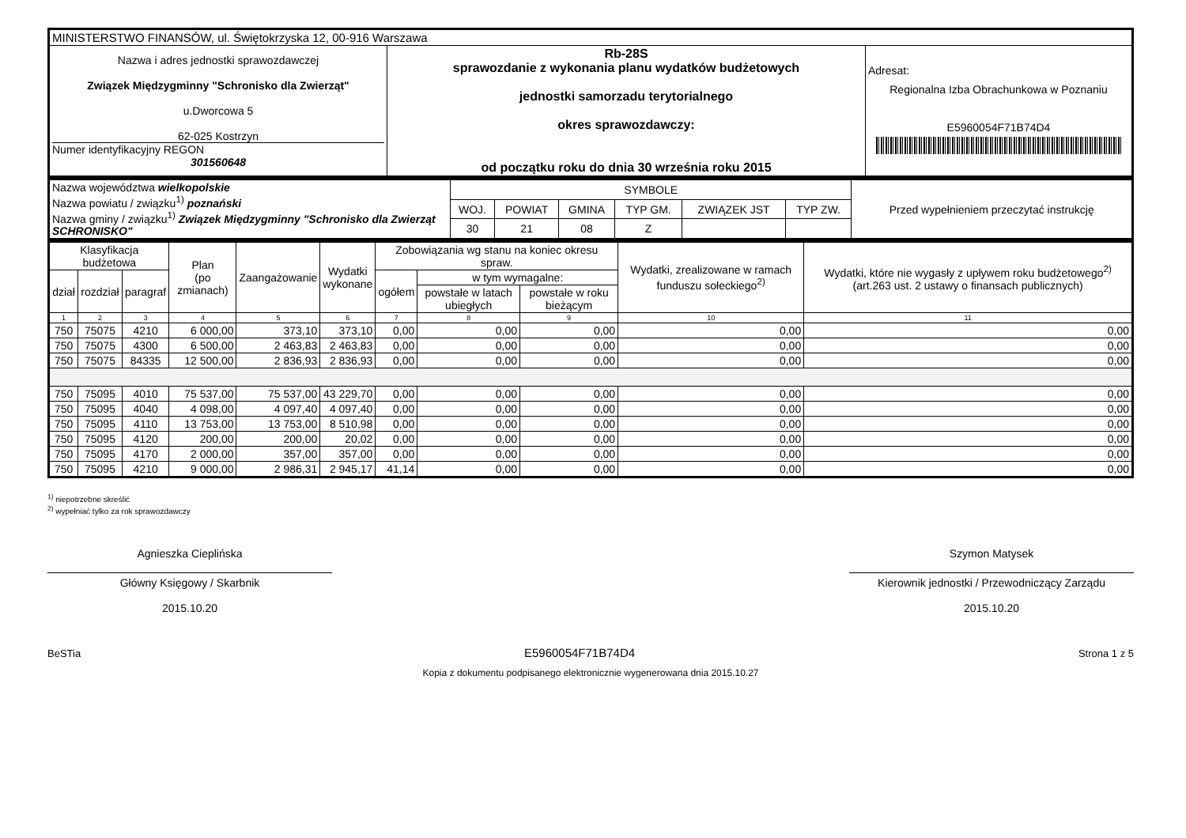| MINISTERSTWO FINANSÓW, ul. Świętokrzyska 12, 00-916 Warszawa | | |
| Nazwa i adres jednostki sprawozdawczej Związek Międzygminny "Schronisko dla Zwierząt" u.Dworcowa 5 62-025 Kostrzyn Numer identyfikacyjny REGON 301560648 | Rb-28S sprawozdanie z wykonania planu wydatków budżetowych jednostki samorzadu terytorialnego okres sprawozdawczy: od początku roku do dnia 30 września roku 2015 | Adresat: Regionalna Izba Obrachunkowa w Poznaniu E5960054F71B74D4 |
| Nazwa województwa wielkopolskie Nazwa powiatu / związku<sup>1)</sup> poznański Nazwa gminy / związku<sup>1)</sup> Związek Międzygminny "Schronisko dla Zwierząt SCHRONISKO" | SYMBOLE | | | | | | Przed wypełnieniem przeczytać instrukcję |
| | WOJ. | POWIAT | GMINA | TYP GM. | ZWIĄZEK JST | TYP ZW. | |
| | 30 | 21 | 08 | Z | | | |
| Klasyfikacja budżetowa | | | Plan (po zmianach) | Zaangażowanie | Wydatki wykonane | Zobowiązania wg stanu na koniec okresu spraw. | | | Wydatki, zrealizowane w ramach funduszu sołeckiego<sup>2)</sup> | Wydatki, które nie wygasły z upływem roku budżetowego<sup>2)</sup> (art.263 ust. 2 ustawy o finansach publicznych) |
| --- | --- | --- | --- | --- | --- | --- | --- | --- | --- | --- |
| dział | rozdział | paragraf | | | | ogółem | w tym wymagalne: | | | |
| | | | | | | | powstałe w latach ubiegłych | powstałe w roku bieżącym | | |
| 1 | 2 | 3 | 4 | 5 | 6 | 7 | 8 | 9 | 10 | 11 |
| 750 | 75075 | 4210 | 6 000,00 | 373,10 | 373,10 | 0,00 | 0,00 | 0,00 | 0,00 | 0,00 |
| 750 | 75075 | 4300 | 6 500,00 | 2 463,83 | 2 463,83 | 0,00 | 0,00 | 0,00 | 0,00 | 0,00 |
| 750 | 75075 | 84335 | 12 500,00 | 2 836,93 | 2 836,93 | 0,00 | 0,00 | 0,00 | 0,00 | 0,00 |
| 750 | 75095 | 4010 | 75 537,00 | 75 537,00 | 43 229,70 | 0,00 | 0,00 | 0,00 | 0,00 | 0,00 |
| 750 | 75095 | 4040 | 4 098,00 | 4 097,40 | 4 097,40 | 0,00 | 0,00 | 0,00 | 0,00 | 0,00 |
| 750 | 75095 | 4110 | 13 753,00 | 13 753,00 | 8 510,98 | 0,00 | 0,00 | 0,00 | 0,00 | 0,00 |
| 750 | 75095 | 4120 | 200,00 | 200,00 | 20,02 | 0,00 | 0,00 | 0,00 | 0,00 | 0,00 |
| 750 | 75095 | 4170 | 2 000,00 | 357,00 | 357,00 | 0,00 | 0,00 | 0,00 | 0,00 | 0,00 |
| 750 | 75095 | 4210 | 9 000,00 | 2 986,31 | 2 945,17 | 41,14 | 0,00 | 0,00 | 0,00 | 0,00 |
<sup>1)</sup> niepotrzebne skreślić
<sup>2)</sup> wypełniać tylko za rok sprawozdawczy
Agnieszka Cieplińska
Główny Księgowy / Skarbnik
2015.10.20
Szymon Matysek
Kierownik jednostki / Przewodniczący Zarządu
2015.10.20
BeSTia E5960054F71B74D4 Strona 1 z 5
Kopia z dokumentu podpisanego elektronicznie wygenerowana dnia 2015.10.27